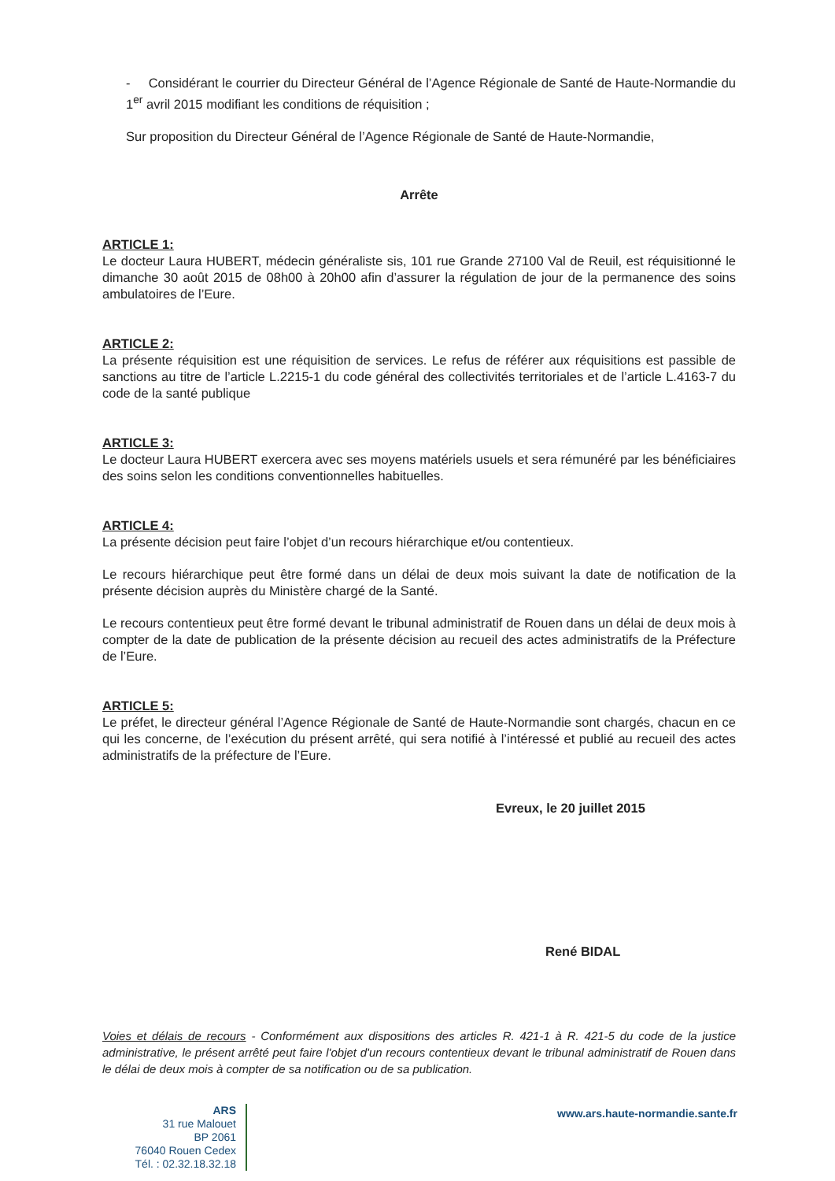- Considérant le courrier du Directeur Général de l’Agence Régionale de Santé de Haute-Normandie du 1<sup>er</sup> avril 2015 modifiant les conditions de réquisition ;
Sur proposition du Directeur Général de l’Agence Régionale de Santé de Haute-Normandie,
Arrête
ARTICLE 1:
Le docteur Laura HUBERT, médecin généraliste sis, 101 rue Grande 27100 Val de Reuil, est réquisitionné le dimanche 30 août 2015 de 08h00 à 20h00 afin d’assurer la régulation de jour de la permanence des soins ambulatoires de l’Eure.
ARTICLE 2:
La présente réquisition est une réquisition de services. Le refus de référer aux réquisitions est passible de sanctions au titre de l’article L.2215-1 du code général des collectivités territoriales et de l’article L.4163-7 du code de la santé publique
ARTICLE 3:
Le docteur Laura HUBERT exercera avec ses moyens matériels usuels et sera rémunéré par les bénéficiaires des soins selon les conditions conventionnelles habituelles.
ARTICLE 4:
La présente décision peut faire l’objet d’un recours hiérarchique et/ou contentieux.
Le recours hiérarchique peut être formé dans un délai de deux mois suivant la date de notification de la présente décision auprès du Ministère chargé de la Santé.
Le recours contentieux peut être formé devant le tribunal administratif de Rouen dans un délai de deux mois à compter de la date de publication de la présente décision au recueil des actes administratifs de la Préfecture de l’Eure.
ARTICLE 5:
Le préfet, le directeur général l’Agence Régionale de Santé de Haute-Normandie sont chargés, chacun en ce qui les concerne, de l’exécution du présent arrêté, qui sera notifié à l’intéressé et publié au recueil des actes administratifs de la préfecture de l’Eure.
Evreux, le 20 juillet 2015
René BIDAL
Voies et délais de recours - Conformément aux dispositions des articles R. 421-1 à R. 421-5 du code de la justice administrative, le présent arrêté peut faire l'objet d'un recours contentieux devant le tribunal administratif de Rouen dans le délai de deux mois à compter de sa notification ou de sa publication.
ARS
31 rue Malouet
BP 2061
76040 Rouen Cedex
Tél. : 02.32.18.32.18
www.ars.haute-normandie.sante.fr